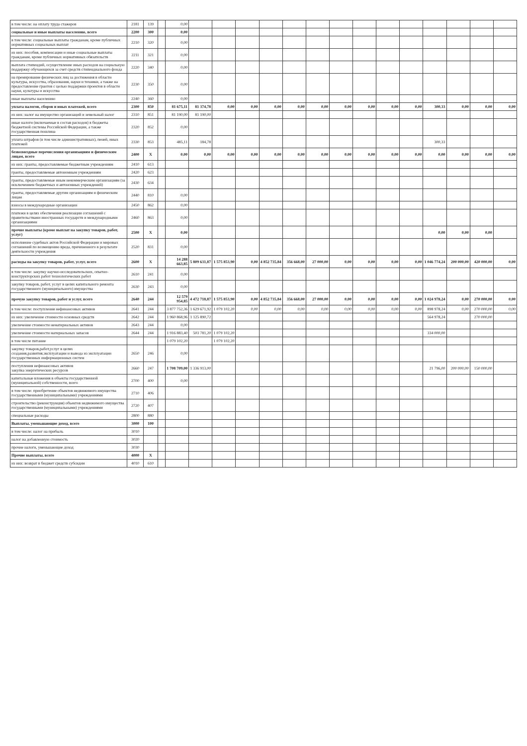| в том числе: на оплату труда стажеров | 2181 | 139 | | 0,00 | | | | | | | | | | | | | | |
| социальные и иные выплаты населению, всего | 2200 | 300 | | 0,00 | | | | | | | | | | | | | | |
| в том числе: социальные выплаты гражданам, кроме публичных нормативных социальных выплат | 2210 | 320 | | 0,00 | | | | | | | | | | | | | | |
| из них: пособия, компенсации и иные социальные выплаты гражданам, кроме публичных нормативных обязательств | 2211 | 321 | | 0,00 | | | | | | | | | | | | | | |
| выплата стипендий, осуществление иных расходов на социальную поддержку обучающихся за счет средств стипендиального фонда | 2220 | 340 | | 0,00 | | | | | | | | | | | | | | |
| на премирование физических лиц за достижения в области культуры, искусства, образования, науки и техники, а также на предоставление грантов с целью поддержки проектов в области науки, культуры и искусства | 2230 | 350 | | 0,00 | | | | | | | | | | | | | | |
| иные выплаты населению | 2240 | 360 | | 0,00 | | | | | | | | | | | | | | |
| уплата налогов, сборов и иных платежей, всего | 2300 | 850 | | 81 675,11 | 81 374,78 | 0,00 | 0,00 | 0,00 | 0,00 | 0,00 | 0,00 | 0,00 | 0,00 | 0,00 | 300,33 | 0,00 | 0,00 | 0,00 |
| из них: налог на имущество организаций и земельный налог | 2310 | 851 | | 81 190,00 | 81 190,00 | | | | | | | | | | | | | |
| иные налоги (включаемые в состав расходов) в бюджеты бюджетной системы Российской Федерации, а также государственная пошлина | 2320 | 852 | | 0,00 | | | | | | | | | | | | | | |
| уплата штрафов (в том числе административных), пеней, иных платежей | 2330 | 853 | | 485,11 | 184,78 | | | | | | | | | | 300,33 | | | |
| безвозмездные перечисления организациям и физическим лицам, всего | 2400 | X | | 0,00 | 0,00 | 0,00 | 0,00 | 0,00 | 0,00 | 0,00 | 0,00 | 0,00 | 0,00 | 0,00 | 0,00 | 0,00 | 0,00 | 0,00 |
| из них: гранты, предоставляемые бюджетным учреждениям | 2410 | 613 | | | | | | | | | | | | | | | | |
| гранты, предоставляемые автономным учреждениям | 2420 | 623 | | | | | | | | | | | | | | | | |
| гранты, предоставляемые иным некоммерческим организациям (за исключением бюджетных и автономных учреждений) | 2430 | 634 | | | | | | | | | | | | | | | | |
| гранты, предоставляемые другим организациям и физическим лицам | 2440 | 810 | | 0,00 | | | | | | | | | | | | | | |
| взносы в международные организации | 2450 | 862 | | 0,00 | | | | | | | | | | | | | | |
| платежи в целях обеспечения реализации соглашений с правительствами иностранных государств и международными организациями | 2460 | 863 | | 0,00 | | | | | | | | | | | | | | |
| прочие выплаты (кроме выплат на закупку товаров, работ, услуг) | 2500 | X | | 0,00 | | | | | | | | | | | 0,00 | 0,00 | 0,00 | |
| исполнение судебных актов Российской Федерации и мировых соглашений по возмещению вреда, причиненного в результате деятельности учреждения | 2520 | 831 | | 0,00 | | | | | | | | | | | | | | |
| расходы на закупку товаров, работ, услуг, всего | 2600 | X | | 14 288 663,85 | 5 809 631,87 | 1 575 853,90 | 0,00 | 4 852 735,84 | 356 668,00 | 27 000,00 | 0,00 | 0,00 | 0,00 | 0,00 | 1 046 774,24 | 200 000,00 | 420 000,00 | 0,00 |
| в том числе: закупку научно-исследовательских, опытно-конструкторских работ технологических работ | 2610 | 241 | | 0,00 | | | | | | | | | | | | | | |
| закупку товаров, работ, услуг в целях капитального ремонта государственного (муниципального) имущества | 2630 | 243 | | 0,00 | | | | | | | | | | | | | | |
| прочую закупку товаров, работ и услуг, всего | 2640 | 244 | | 12 579 954,85 | 4 472 718,87 | 1 575 853,90 | 0,00 | 4 852 735,84 | 356 668,00 | 27 000,00 | 0,00 | 0,00 | 0,00 | 0,00 | 1 024 978,24 | 0,00 | 270 000,00 | 0,00 |
| в том числе: поступления нефинансовых активов | 2641 | 244 | | 3 877 752,36 | 1 629 671,92 | 1 079 102,20 | 0,00 | 0,00 | 0,00 | 0,00 | 0,00 | 0,00 | 0,00 | 0,00 | 898 978,24 | 0,00 | 270 000,00 | 0,00 |
| из них: увеличение стоимости основных средств | 2642 | 244 | | 1 960 868,96 | 1 125 890,72 | | | | | | | | | | 564 978,24 | | 270 000,00 | |
| увеличение стоимости нематериальных активов | 2643 | 244 | | 0,00 | | | | | | | | | | | | | | |
| увеличение стоимости материальных запасов | 2644 | 244 | | 1 916 883,40 | 503 781,20 | 1 079 102,20 | | | | | | | | | 334 000,00 | | | |
| в том числе питание | | | | 1 079 102,20 | | 1 079 102,20 | | | | | | | | | | | | |
| закупку товаров,работ,услуг в целях создания,развития,эксплуатации и вывода из эксплуатации государственных информационных систем | 2650 | 246 | | 0,00 | | | | | | | | | | | | | | |
| поступления нефинансовых активов закупка энергетических ресурсов | 2660 | 247 | | 1 708 709,00 | 1 336 913,00 | | | | | | | | | | 21 796,00 | 200 000,00 | 150 000,00 | |
| капитальные вложения в объекты государственной (муниципальной) собственности, всего | 2700 | 400 | | 0,00 | | | | | | | | | | | | | | |
| в том числе: приобретение объектов недвижимого имущества государственными (муниципальными) учреждениями | 2710 | 406 | | | | | | | | | | | | | | | | |
| строительство (реконструкция) объектов недвижимого имущества государственными (муниципальными) учреждениями | 2720 | 407 | | | | | | | | | | | | | | | | |
| специальные расходы | 2800 | 880 | | | | | | | | | | | | | | | | |
| Выплаты, уменьшающие доход, всего | 3000 | 100 | | | | | | | | | | | | | | | | |
| в том числе: налог на прибыль | 3010 | | | | | | | | | | | | | | | | | |
| налог на добавленную стоимость | 3020 | | | | | | | | | | | | | | | | | |
| прочие налоги, уменьшающие доход | 3030 | | | | | | | | | | | | | | | | | |
| Прочие выплаты, всего | 4000 | X | | | | | | | | | | | | | | | | |
| из них: возврат в бюджет средств субсидии | 4010 | 610 | | | | | | | | | | | | | | | | |